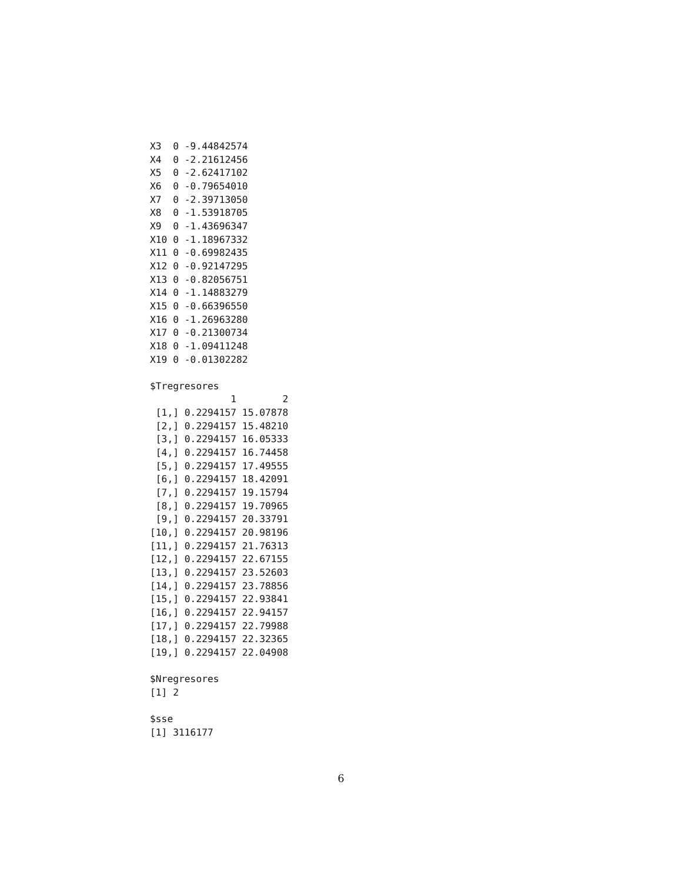X3  0 -9.44842574
X4  0 -2.21612456
X5  0 -2.62417102
X6  0 -0.79654010
X7  0 -2.39713050
X8  0 -1.53918705
X9  0 -1.43696347
X10 0 -1.18967332
X11 0 -0.69982435
X12 0 -0.92147295
X13 0 -0.82056751
X14 0 -1.14883279
X15 0 -0.66396550
X16 0 -1.26963280
X17 0 -0.21300734
X18 0 -1.09411248
X19 0 -0.01302282

$Tregresores
              1        2
 [1,] 0.2294157 15.07878
 [2,] 0.2294157 15.48210
 [3,] 0.2294157 16.05333
 [4,] 0.2294157 16.74458
 [5,] 0.2294157 17.49555
 [6,] 0.2294157 18.42091
 [7,] 0.2294157 19.15794
 [8,] 0.2294157 19.70965
 [9,] 0.2294157 20.33791
[10,] 0.2294157 20.98196
[11,] 0.2294157 21.76313
[12,] 0.2294157 22.67155
[13,] 0.2294157 23.52603
[14,] 0.2294157 23.78856
[15,] 0.2294157 22.93841
[16,] 0.2294157 22.94157
[17,] 0.2294157 22.79988
[18,] 0.2294157 22.32365
[19,] 0.2294157 22.04908

$Nregresores
[1] 2

$sse
[1] 3116177
6